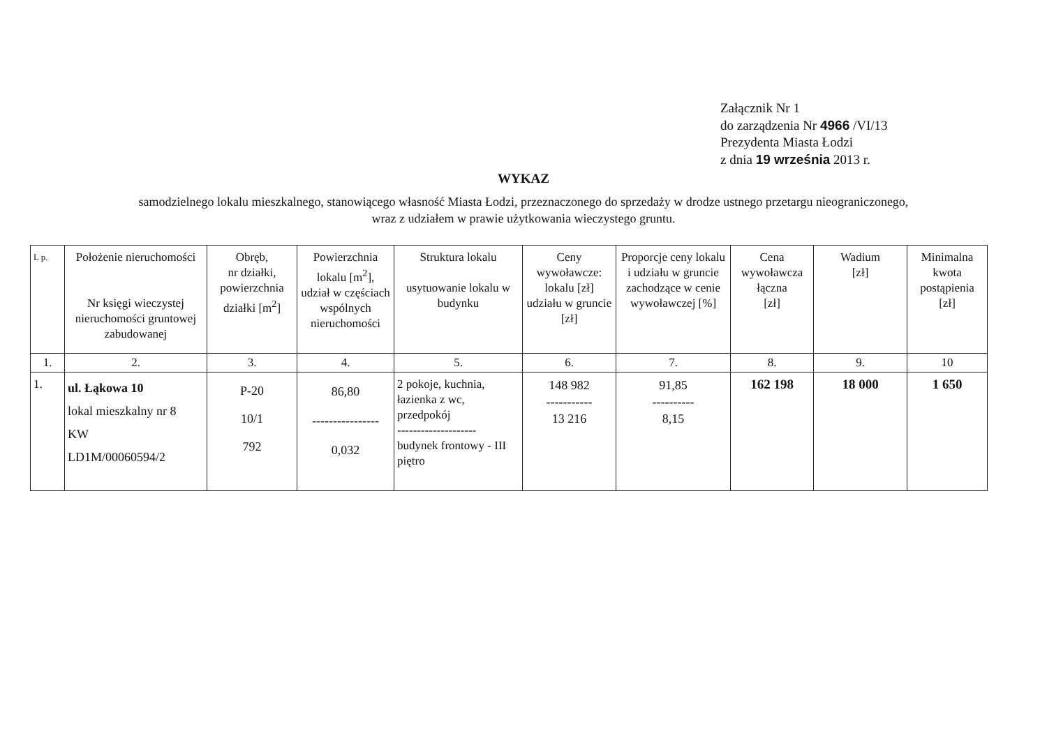Załącznik Nr 1
do zarządzenia Nr 4966 /VI/13
Prezydenta Miasta Łodzi
z dnia 19 września 2013 r.
WYKAZ
samodzielnego lokalu mieszkalnego, stanowiącego własność Miasta Łodzi, przeznaczonego do sprzedaży w drodze ustnego przetargu nieograniczonego,
wraz z udziałem w prawie użytkowania wieczystego gruntu.
| L p. | Położenie nieruchomości Nr księgi wieczystej nieruchomości gruntowej zabudowanej | Obręb, nr działki, powierzchnia działki [m<sup>2</sup>] | Powierzchnia lokalu [m<sup>2</sup>], udział w częściach wspólnych nieruchomości | Struktura lokalu usytuowanie lokalu w budynku | Ceny wywoławcze: lokalu [zł] udziału w gruncie [zł] | Proporcje ceny lokalu i udziału w gruncie zachodzące w cenie wywoławczej [%] | Cena wywoławcza łączna [zł] | Wadium [zł] | Minimalna kwota postąpienia [zł] |
| --- | --- | --- | --- | --- | --- | --- | --- | --- | --- |
| 1. | 2. | 3. | 4. | 5. | 6. | 7. | 8. | 9. | 10 |
| 1. | ul. Łąkowa 10 lokal mieszkalny nr 8 KW LD1M/00060594/2 | P-20 10/1 792 | 86,80 ---------------- 0,032 | 2 pokoje, kuchnia, łazienka z wc, przedpokój -------------------- budynek frontowy - III piętro | 148 982 ----------- 13 216 | 91,85 ---------- 8,15 | 162 198 | 18 000 | 1 650 |